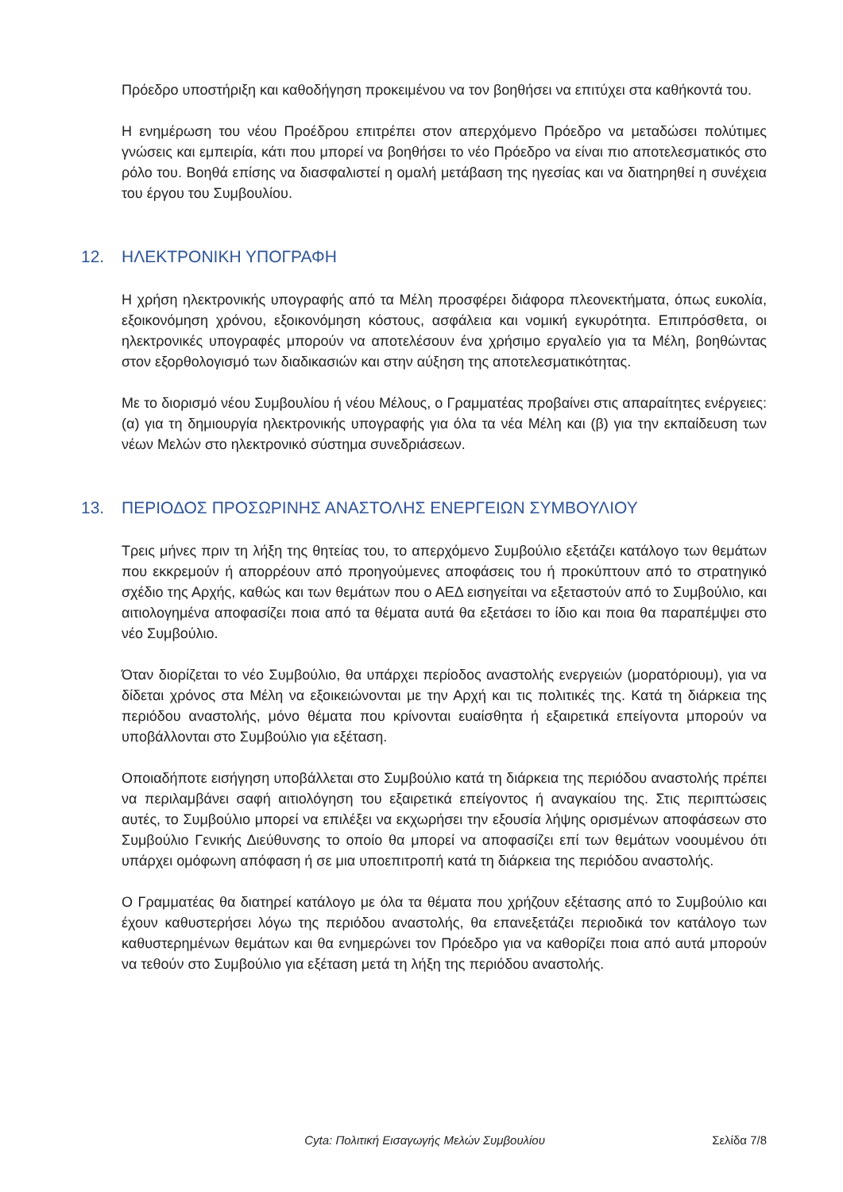Πρόεδρο υποστήριξη και καθοδήγηση προκειμένου να τον βοηθήσει να επιτύχει στα καθήκοντά του.
Η ενημέρωση του νέου Προέδρου επιτρέπει στον απερχόμενο Πρόεδρο να μεταδώσει πολύτιμες γνώσεις και εμπειρία, κάτι που μπορεί να βοηθήσει το νέο Πρόεδρο να είναι πιο αποτελεσματικός στο ρόλο του. Βοηθά επίσης να διασφαλιστεί η ομαλή μετάβαση της ηγεσίας και να διατηρηθεί η συνέχεια του έργου του Συμβουλίου.
12. ΗΛΕΚΤΡΟΝΙΚΗ ΥΠΟΓΡΑΦΗ
Η χρήση ηλεκτρονικής υπογραφής από τα Μέλη προσφέρει διάφορα πλεονεκτήματα, όπως ευκολία, εξοικονόμηση χρόνου, εξοικονόμηση κόστους, ασφάλεια και νομική εγκυρότητα. Επιπρόσθετα, οι ηλεκτρονικές υπογραφές μπορούν να αποτελέσουν ένα χρήσιμο εργαλείο για τα Μέλη, βοηθώντας στον εξορθολογισμό των διαδικασιών και στην αύξηση της αποτελεσματικότητας.
Με το διορισμό νέου Συμβουλίου ή νέου Μέλους, ο Γραμματέας προβαίνει στις απαραίτητες ενέργειες: (α) για τη δημιουργία ηλεκτρονικής υπογραφής για όλα τα νέα Μέλη και (β) για την εκπαίδευση των νέων Μελών στο ηλεκτρονικό σύστημα συνεδριάσεων.
13. ΠΕΡΙΟΔΟΣ ΠΡΟΣΩΡΙΝΗΣ ΑΝΑΣΤΟΛΗΣ ΕΝΕΡΓΕΙΩΝ ΣΥΜΒΟΥΛΙΟΥ
Τρεις μήνες πριν τη λήξη της θητείας του, το απερχόμενο Συμβούλιο εξετάζει κατάλογο των θεμάτων που εκκρεμούν ή απορρέουν από προηγούμενες αποφάσεις του ή προκύπτουν από το στρατηγικό σχέδιο της Αρχής, καθώς και των θεμάτων που ο ΑΕΔ εισηγείται να εξεταστούν από το Συμβούλιο, και αιτιολογημένα αποφασίζει ποια από τα θέματα αυτά θα εξετάσει το ίδιο και ποια θα παραπέμψει στο νέο Συμβούλιο.
Όταν διορίζεται το νέο Συμβούλιο, θα υπάρχει περίοδος αναστολής ενεργειών (μορατόριουμ), για να δίδεται χρόνος στα Μέλη να εξοικειώνονται με την Αρχή και τις πολιτικές της. Κατά τη διάρκεια της περιόδου αναστολής, μόνο θέματα που κρίνονται ευαίσθητα ή εξαιρετικά επείγοντα μπορούν να υποβάλλονται στο Συμβούλιο για εξέταση.
Οποιαδήποτε εισήγηση υποβάλλεται στο Συμβούλιο κατά τη διάρκεια της περιόδου αναστολής πρέπει να περιλαμβάνει σαφή αιτιολόγηση του εξαιρετικά επείγοντος ή αναγκαίου της. Στις περιπτώσεις αυτές, το Συμβούλιο μπορεί να επιλέξει να εκχωρήσει την εξουσία λήψης ορισμένων αποφάσεων στο Συμβούλιο Γενικής Διεύθυνσης το οποίο θα μπορεί να αποφασίζει επί των θεμάτων νοουμένου ότι υπάρχει ομόφωνη απόφαση ή σε μια υποεπιτροπή κατά τη διάρκεια της περιόδου αναστολής.
Ο Γραμματέας θα διατηρεί κατάλογο με όλα τα θέματα που χρήζουν εξέτασης από το Συμβούλιο και έχουν καθυστερήσει λόγω της περιόδου αναστολής, θα επανεξετάζει περιοδικά τον κατάλογο των καθυστερημένων θεμάτων και θα ενημερώνει τον Πρόεδρο για να καθορίζει ποια από αυτά μπορούν να τεθούν στο Συμβούλιο για εξέταση μετά τη λήξη της περιόδου αναστολής.
Cyta: Πολιτική Εισαγωγής Μελών Συμβουλίου Σελίδα 7/8